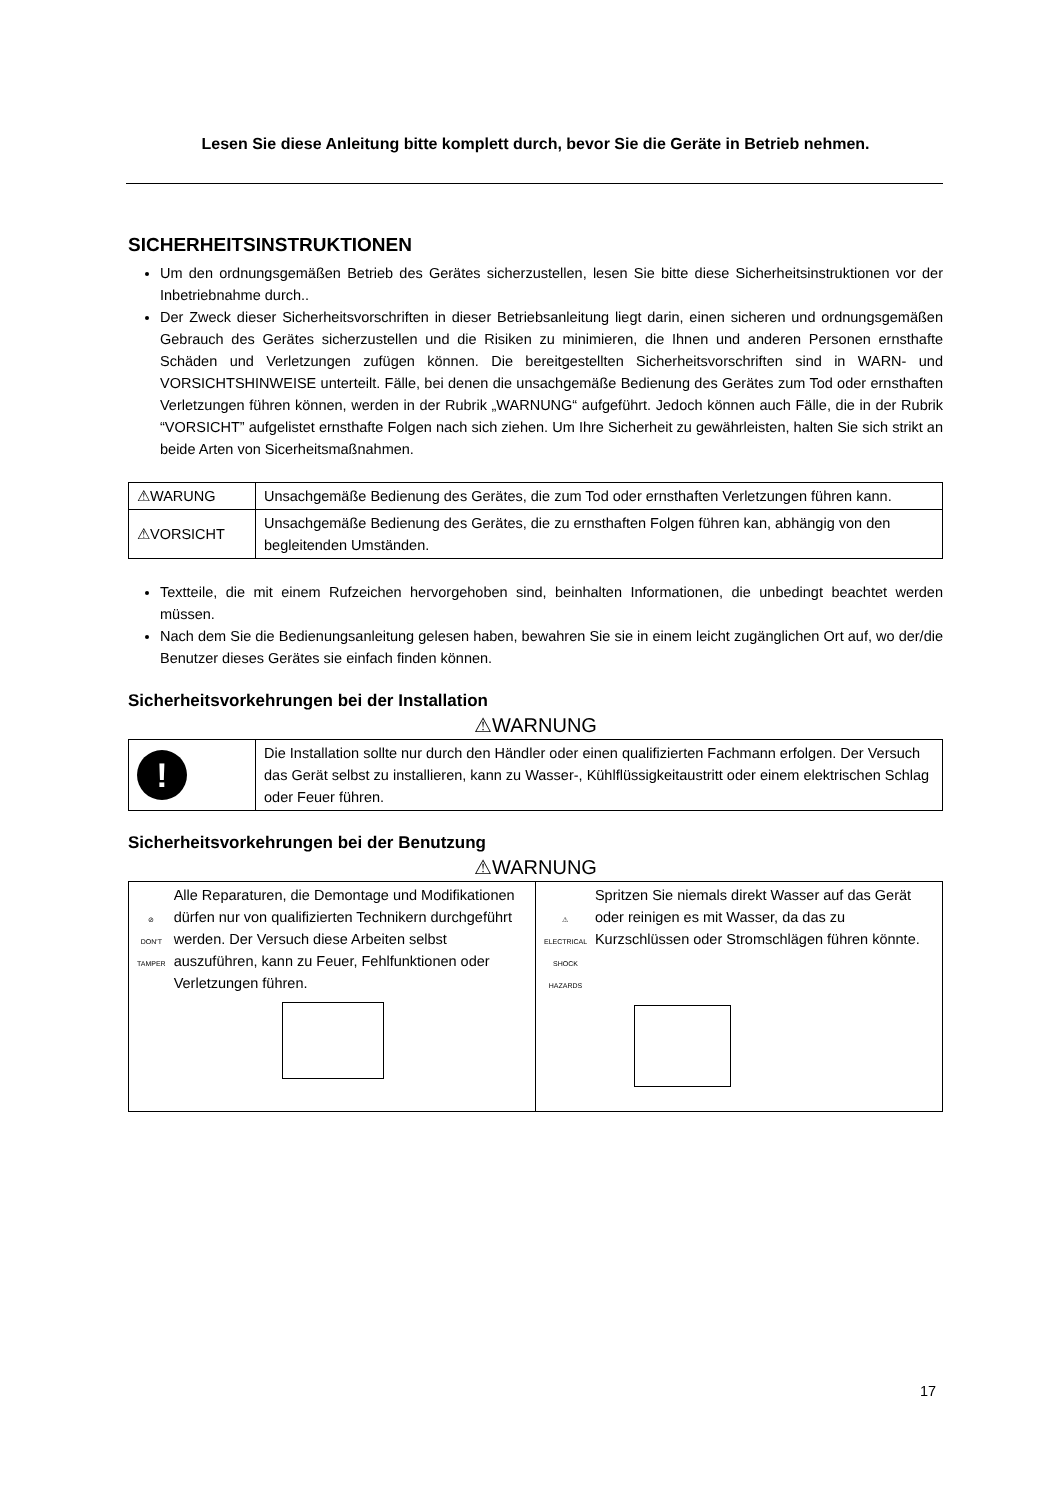Lesen Sie diese Anleitung bitte komplett durch, bevor Sie die Geräte in Betrieb nehmen.
SICHERHEITSINSTRUKTIONEN
Um den ordnungsgemäßen Betrieb des Gerätes sicherzustellen, lesen Sie bitte diese Sicherheitsinstruktionen vor der Inbetriebnahme durch..
Der Zweck dieser Sicherheitsvorschriften in dieser Betriebsanleitung liegt darin, einen sicheren und ordnungsgemäßen Gebrauch des Gerätes sicherzustellen und die Risiken zu minimieren, die Ihnen und anderen Personen ernsthafte Schäden und Verletzungen zufügen können. Die bereitgestellten Sicherheitsvorschriften sind in WARN- und VORSICHTSHINWEISE unterteilt. Fälle, bei denen die unsachgemäße Bedienung des Gerätes zum Tod oder ernsthaften Verletzungen führen können, werden in der Rubrik „WARNUNG“ aufgeführt. Jedoch können auch Fälle, die in der Rubrik “VORSICHT” aufgelistet ernsthafte Folgen nach sich ziehen. Um Ihre Sicherheit zu gewährleisten, halten Sie sich strikt an beide Arten von Sicerheitsmaßnahmen.
| ⚠WARUNG | Unsachgemäße Bedienung des Gerätes, die zum Tod oder ernsthaften Verletzungen führen kann. |
| ⚠VORSICHT | Unsachgemäße Bedienung des Gerätes, die zu ernsthaften Folgen führen kan, abhängig von den begleitenden Umständen. |
Textteile, die mit einem Rufzeichen hervorgehoben sind, beinhalten Informationen, die unbedingt beachtet werden müssen.
Nach dem Sie die Bedienungsanleitung gelesen haben, bewahren Sie sie in einem leicht zugänglichen Ort auf, wo der/die Benutzer dieses Gerätes sie einfach finden können.
Sicherheitsvorkehrungen bei der Installation
⚠WARNUNG
| ! | Die Installation sollte nur durch den Händler oder einen qualifizierten Fachmann erfolgen. Der Versuch das Gerät selbst zu installieren, kann zu Wasser-, Kühlflüssigkeitaustritt oder einem elektrischen Schlag oder Feuer führen. |
Sicherheitsvorkehrungen bei der Benutzung
⚠WARNUNG
| ⊘ DON'T TAMPER Alle Reparaturen, die Demontage und Modifikationen dürfen nur von qualifizierten Technikern durchgeführt werden. Der Versuch diese Arbeiten selbst auszuführen, kann zu Feuer, Fehlfunktionen oder Verletzungen führen. | ⚠ ELECTRICAL SHOCK HAZARDS Spritzen Sie niemals direkt Wasser auf das Gerät oder reinigen es mit Wasser, da das zu Kurzschlüssen oder Stromschlägen führen könnte. |
17